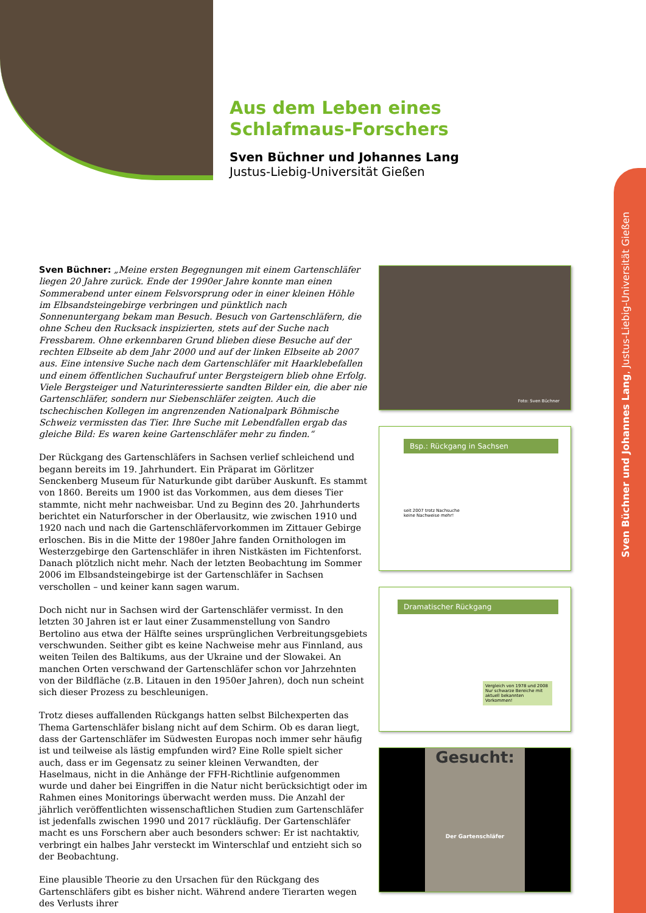Aus dem Leben eines
Schlafmaus-Forschers
Sven Büchner und Johannes Lang
Justus-Liebig-Universität Gießen
Sven Büchner und Johannes Lang, Justus-Liebig-Universität Gießen
Sven Büchner: „Meine ersten Begegnungen mit einem Gartenschläfer liegen 20 Jahre zurück. Ende der 1990er Jahre konnte man einen Sommerabend unter einem Felsvorsprung oder in einer kleinen Höhle im Elbsandsteingebirge verbringen und pünktlich nach Sonnenuntergang bekam man Besuch. Besuch von Gartenschläfern, die ohne Scheu den Rucksack inspizierten, stets auf der Suche nach Fressbarem. Ohne erkennbaren Grund blieben diese Besuche auf der rechten Elbseite ab dem Jahr 2000 und auf der linken Elbseite ab 2007 aus. Eine intensive Suche nach dem Gartenschläfer mit Haarklebefallen und einem öffentlichen Suchaufruf unter Bergsteigern blieb ohne Erfolg. Viele Bergsteiger und Naturinteressierte sandten Bilder ein, die aber nie Gartenschläfer, sondern nur Siebenschläfer zeigten. Auch die tschechischen Kollegen im angrenzenden Nationalpark Böhmische Schweiz vermissten das Tier. Ihre Suche mit Lebendfallen ergab das gleiche Bild: Es waren keine Gartenschläfer mehr zu finden.“
Der Rückgang des Gartenschläfers in Sachsen verlief schleichend und begann bereits im 19. Jahrhundert. Ein Präparat im Görlitzer Senckenberg Museum für Naturkunde gibt darüber Auskunft. Es stammt von 1860. Bereits um 1900 ist das Vorkommen, aus dem dieses Tier stammte, nicht mehr nachweisbar. Und zu Beginn des 20. Jahrhunderts berichtet ein Naturforscher in der Oberlausitz, wie zwischen 1910 und 1920 nach und nach die Gartenschläfervorkommen im Zittauer Gebirge erloschen. Bis in die Mitte der 1980er Jahre fanden Ornithologen im Westerzgebirge den Gartenschläfer in ihren Nistkästen im Fichtenforst. Danach plötzlich nicht mehr. Nach der letzten Beobachtung im Sommer 2006 im Elbsandsteingebirge ist der Gartenschläfer in Sachsen verschollen – und keiner kann sagen warum.
Doch nicht nur in Sachsen wird der Gartenschläfer vermisst. In den letzten 30 Jahren ist er laut einer Zusammenstellung von Sandro Bertolino aus etwa der Hälfte seines ursprünglichen Verbreitungsgebiets verschwunden. Seither gibt es keine Nachweise mehr aus Finnland, aus weiten Teilen des Baltikums, aus der Ukraine und der Slowakei. An manchen Orten verschwand der Gartenschläfer schon vor Jahrzehnten von der Bildfläche (z.B. Litauen in den 1950er Jahren), doch nun scheint sich dieser Prozess zu beschleunigen.
Trotz dieses auffallenden Rückgangs hatten selbst Bilchexperten das Thema Gartenschläfer bislang nicht auf dem Schirm. Ob es daran liegt, dass der Gartenschläfer im Südwesten Europas noch immer sehr häufig ist und teilweise als lästig empfunden wird? Eine Rolle spielt sicher auch, dass er im Gegensatz zu seiner kleinen Verwandten, der Haselmaus, nicht in die Anhänge der FFH-Richtlinie aufgenommen wurde und daher bei Eingriffen in die Natur nicht berücksichtigt oder im Rahmen eines Monitorings überwacht werden muss. Die Anzahl der jährlich veröffentlichten wissenschaftlichen Studien zum Gartenschläfer ist jedenfalls zwischen 1990 und 2017 rückläufig. Der Gartenschläfer macht es uns Forschern aber auch besonders schwer: Er ist nachtaktiv, verbringt ein halbes Jahr versteckt im Winterschlaf und entzieht sich so der Beobachtung.
Eine plausible Theorie zu den Ursachen für den Rückgang des Gartenschläfers gibt es bisher nicht. Während andere Tierarten wegen des Verlusts ihrer
Foto: Sven Büchner
Bsp.: Rückgang in Sachsen
seit 2007 trotz Nachsuche
keine Nachweise mehr!
Dramatischer Rückgang
Vergleich von 1978 und 2008
Nur schwarze Bereiche mit aktuell bekannten Vorkommen!
Gesucht:
Der Gartenschläfer